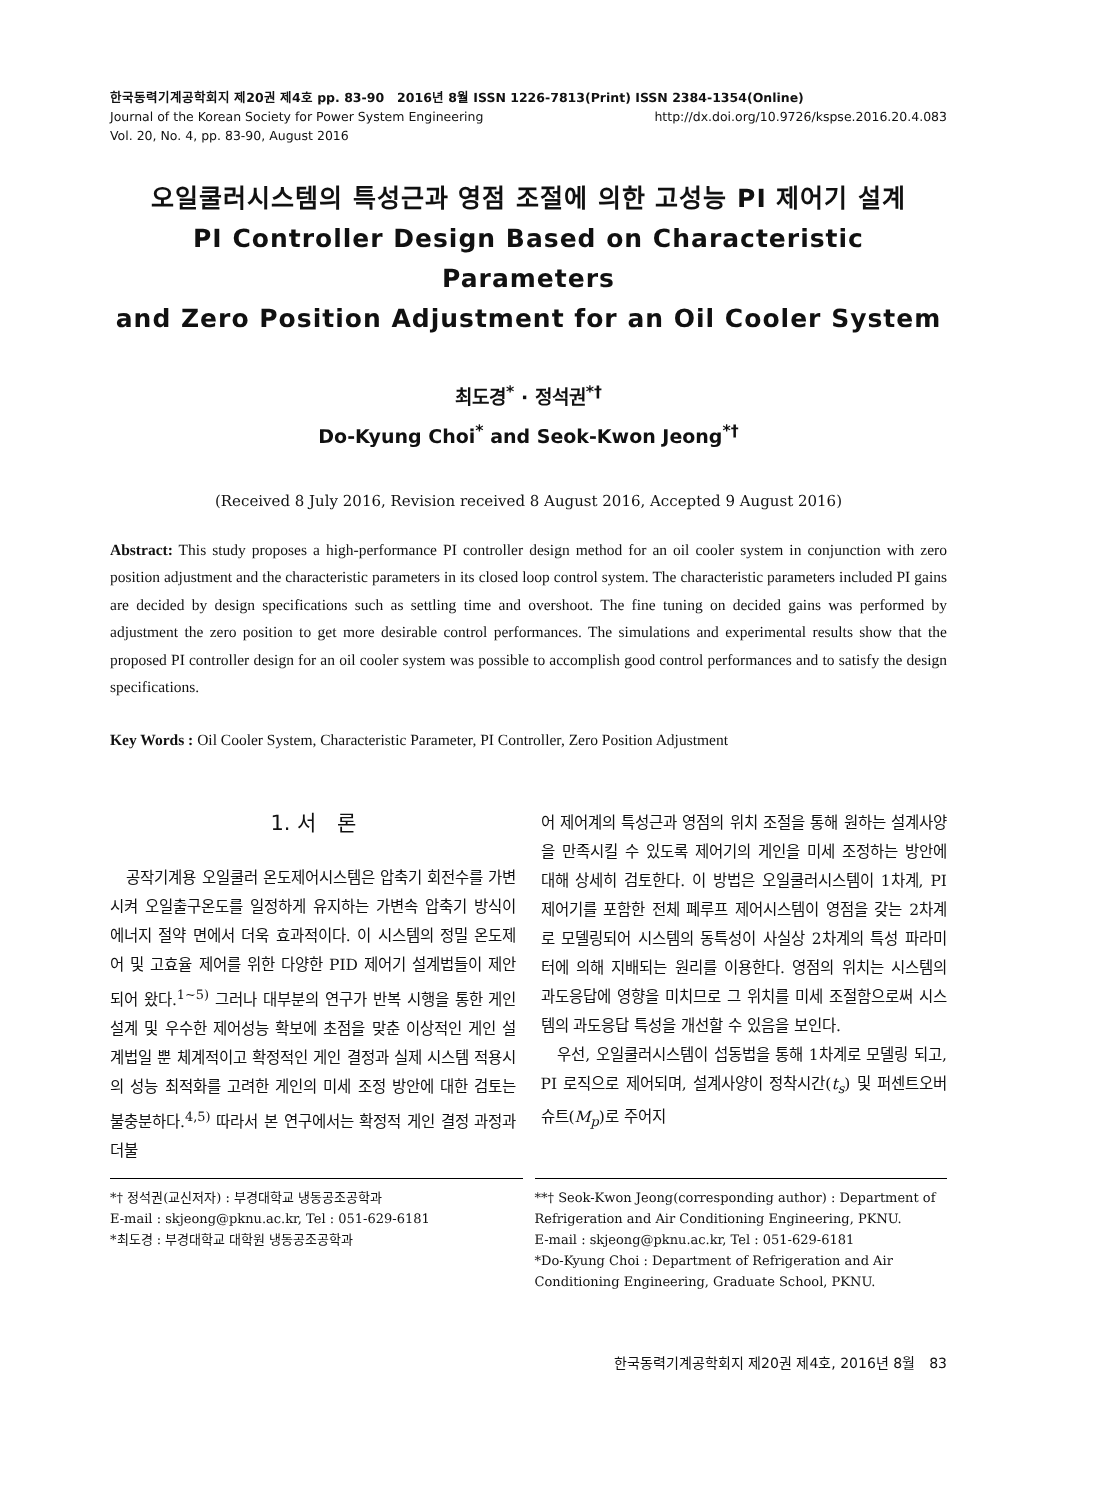한국동력기계공학회지 제20권 제4호 pp. 83-90　2016년 8월 ISSN 1226-7813(Print) ISSN 2384-1354(Online)
Journal of the Korean Society for Power System Engineering http://dx.doi.org/10.9726/kspse.2016.20.4.083
Vol. 20, No. 4, pp. 83-90, August 2016
오일쿨러시스템의 특성근과 영점 조절에 의한 고성능 PI 제어기 설계
PI Controller Design Based on Characteristic Parameters
and Zero Position Adjustment for an Oil Cooler System
최도경<sup>*</sup> · 정석권<sup>*†</sup>
Do-Kyung Choi<sup>*</sup> and Seok-Kwon Jeong<sup>*†</sup>
(Received 8 July 2016, Revision received 8 August 2016, Accepted 9 August 2016)
Abstract: This study proposes a high-performance PI controller design method for an oil cooler system in conjunction with zero position adjustment and the characteristic parameters in its closed loop control system. The characteristic parameters included PI gains are decided by design specifications such as settling time and overshoot. The fine tuning on decided gains was performed by adjustment the zero position to get more desirable control performances. The simulations and experimental results show that the proposed PI controller design for an oil cooler system was possible to accomplish good control performances and to satisfy the design specifications.
Key Words : Oil Cooler System, Characteristic Parameter, PI Controller, Zero Position Adjustment
1. 서　론
　공작기계용 오일쿨러 온도제어시스템은 압축기 회전수를 가변시켜 오일출구온도를 일정하게 유지하는 가변속 압축기 방식이 에너지 절약 면에서 더욱 효과적이다. 이 시스템의 정밀 온도제어 및 고효율 제어를 위한 다양한 PID 제어기 설계법들이 제안되어 왔다.<sup>1~5)</sup> 그러나 대부분의 연구가 반복 시행을 통한 게인 설계 및 우수한 제어성능 확보에 초점을 맞춘 이상적인 게인 설계법일 뿐 체계적이고 확정적인 게인 결정과 실제 시스템 적용시의 성능 최적화를 고려한 게인의 미세 조정 방안에 대한 검토는 불충분하다.<sup>4,5)</sup> 따라서 본 연구에서는 확정적 게인 결정 과정과 더불
어 제어계의 특성근과 영점의 위치 조절을 통해 원하는 설계사양을 만족시킬 수 있도록 제어기의 게인을 미세 조정하는 방안에 대해 상세히 검토한다. 이 방법은 오일쿨러시스템이 1차계, PI제어기를 포함한 전체 폐루프 제어시스템이 영점을 갖는 2차계로 모델링되어 시스템의 동특성이 사실상 2차계의 특성 파라미터에 의해 지배되는 원리를 이용한다. 영점의 위치는 시스템의 과도응답에 영향을 미치므로 그 위치를 미세 조절함으로써 시스템의 과도응답 특성을 개선할 수 있음을 보인다.
　우선, 오일쿨러시스템이 섭동법을 통해 1차계로 모델링 되고, PI 로직으로 제어되며, 설계사양이 정착시간(t<sub>s</sub>) 및 퍼센트오버슈트(M<sub>p</sub>)로 주어지
*† 정석권(교신저자) : 부경대학교 냉동공조공학과
E-mail : skjeong@pknu.ac.kr, Tel : 051-629-6181
*최도경 : 부경대학교 대학원 냉동공조공학과
**† Seok-Kwon Jeong(corresponding author) : Department of Refrigeration and Air Conditioning Engineering, PKNU.
E-mail : skjeong@pknu.ac.kr, Tel : 051-629-6181
*Do-Kyung Choi : Department of Refrigeration and Air Conditioning Engineering, Graduate School, PKNU.
한국동력기계공학회지 제20권 제4호, 2016년 8월　83